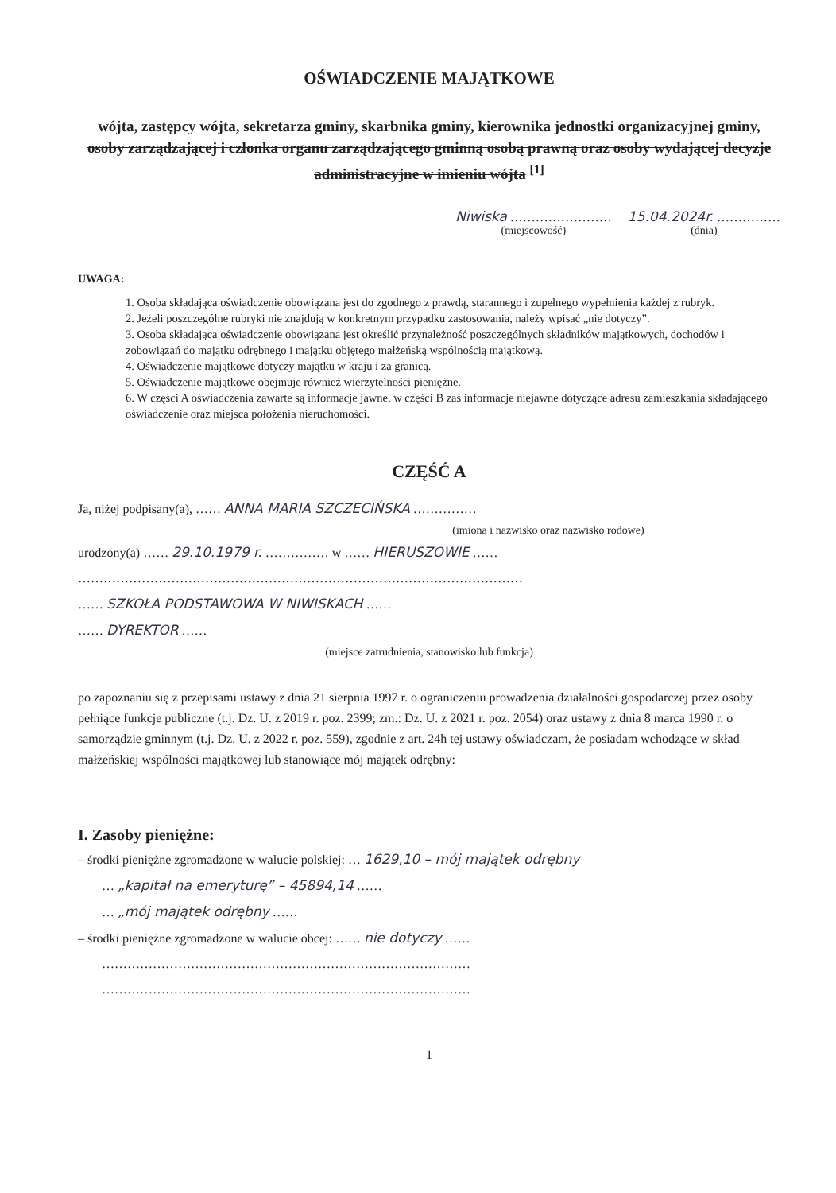OŚWIADCZENIE MAJĄTKOWE
wójta, zastępcy wójta, sekretarza gminy, skarbnika gminy, kierownika jednostki organizacyjnej gminy, osoby zarządzającej i członka organu zarządzającego gminną osobą prawną oraz osoby wydającej decyzje administracyjne w imieniu wójta <sup>[1]</sup>
Niwiska ……………………
(miejscowość)
15.04.2024r. ……………
(dnia)
UWAGA:
1. Osoba składająca oświadczenie obowiązana jest do zgodnego z prawdą, starannego i zupełnego wypełnienia każdej z rubryk.
2. Jeżeli poszczególne rubryki nie znajdują w konkretnym przypadku zastosowania, należy wpisać „nie dotyczy”.
3. Osoba składająca oświadczenie obowiązana jest określić przynależność poszczególnych składników majątkowych, dochodów i zobowiązań do majątku odrębnego i majątku objętego małżeńską wspólnością majątkową.
4. Oświadczenie majątkowe dotyczy majątku w kraju i za granicą.
5. Oświadczenie majątkowe obejmuje również wierzytelności pieniężne.
6. W części A oświadczenia zawarte są informacje jawne, w części B zaś informacje niejawne dotyczące adresu zamieszkania składającego oświadczenie oraz miejsca położenia nieruchomości.
CZĘŚĆ A
Ja, niżej podpisany(a), …… ANNA MARIA SZCZECIŃSKA ……………
(imiona i nazwisko oraz nazwisko rodowe)
urodzony(a) …… 29.10.1979 r. …………… w …… HIERUSZOWIE ……
……………………………………………………………………………………………
…… SZKOŁA PODSTAWOWA W NIWISKACH ……
…… DYREKTOR ……
(miejsce zatrudnienia, stanowisko lub funkcja)
po zapoznaniu się z przepisami ustawy z dnia 21 sierpnia 1997 r. o ograniczeniu prowadzenia działalności gospodarczej przez osoby pełniące funkcje publiczne (t.j. Dz. U. z 2019 r. poz. 2399; zm.: Dz. U. z 2021 r. poz. 2054) oraz ustawy z dnia 8 marca 1990 r. o samorządzie gminnym (t.j. Dz. U. z 2022 r. poz. 559), zgodnie z art. 24h tej ustawy oświadczam, że posiadam wchodzące w skład małżeńskiej wspólności majątkowej lub stanowiące mój majątek odrębny:
I. Zasoby pieniężne:
– środki pieniężne zgromadzone w walucie polskiej: … 1629,10 – mój majątek odrębny
… „kapitał na emeryturę” – 45894,14 ……
… „mój majątek odrębny ……
– środki pieniężne zgromadzone w walucie obcej: …… nie dotyczy ……
……………………………………………………………………………
……………………………………………………………………………
1